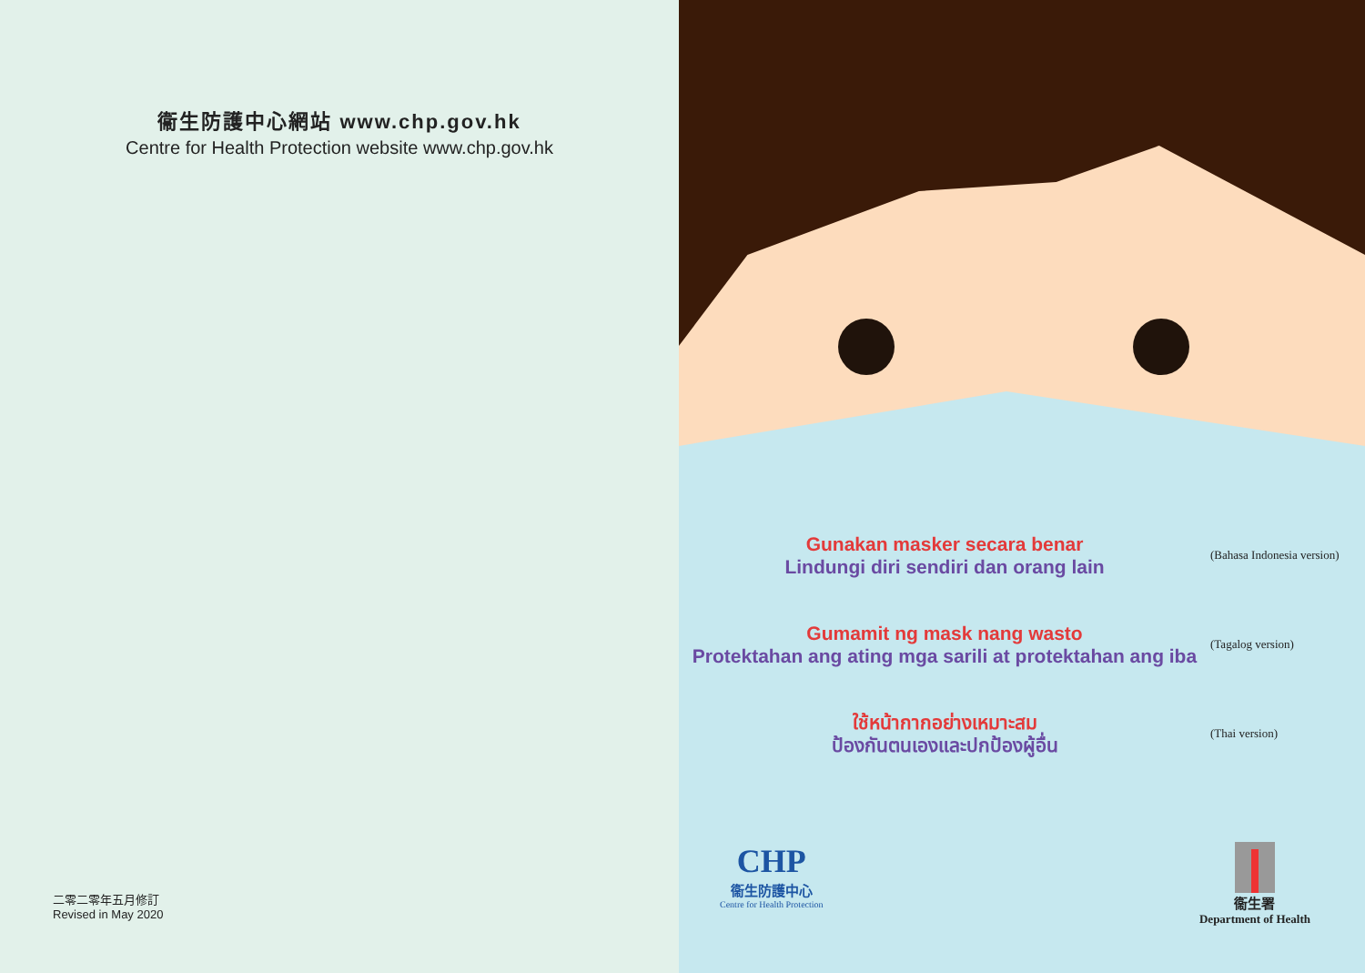衞生防護中心網站 www.chp.gov.hk
Centre for Health Protection website www.chp.gov.hk
二零二零年五月修訂
Revised in May 2020
Gunakan masker secara benar
Lindungi diri sendiri dan orang lain
(Bahasa Indonesia version)
Gumamit ng mask nang wasto
Protektahan ang ating mga sarili at protektahan ang iba
(Tagalog version)
ใช้หน้ากากอย่างเหมาะสม
ป้องกันตนเองและปกป้องผู้อื่น
(Thai version)
CHP
衞生防護中心
Centre for Health Protection
衞生署
Department of Health